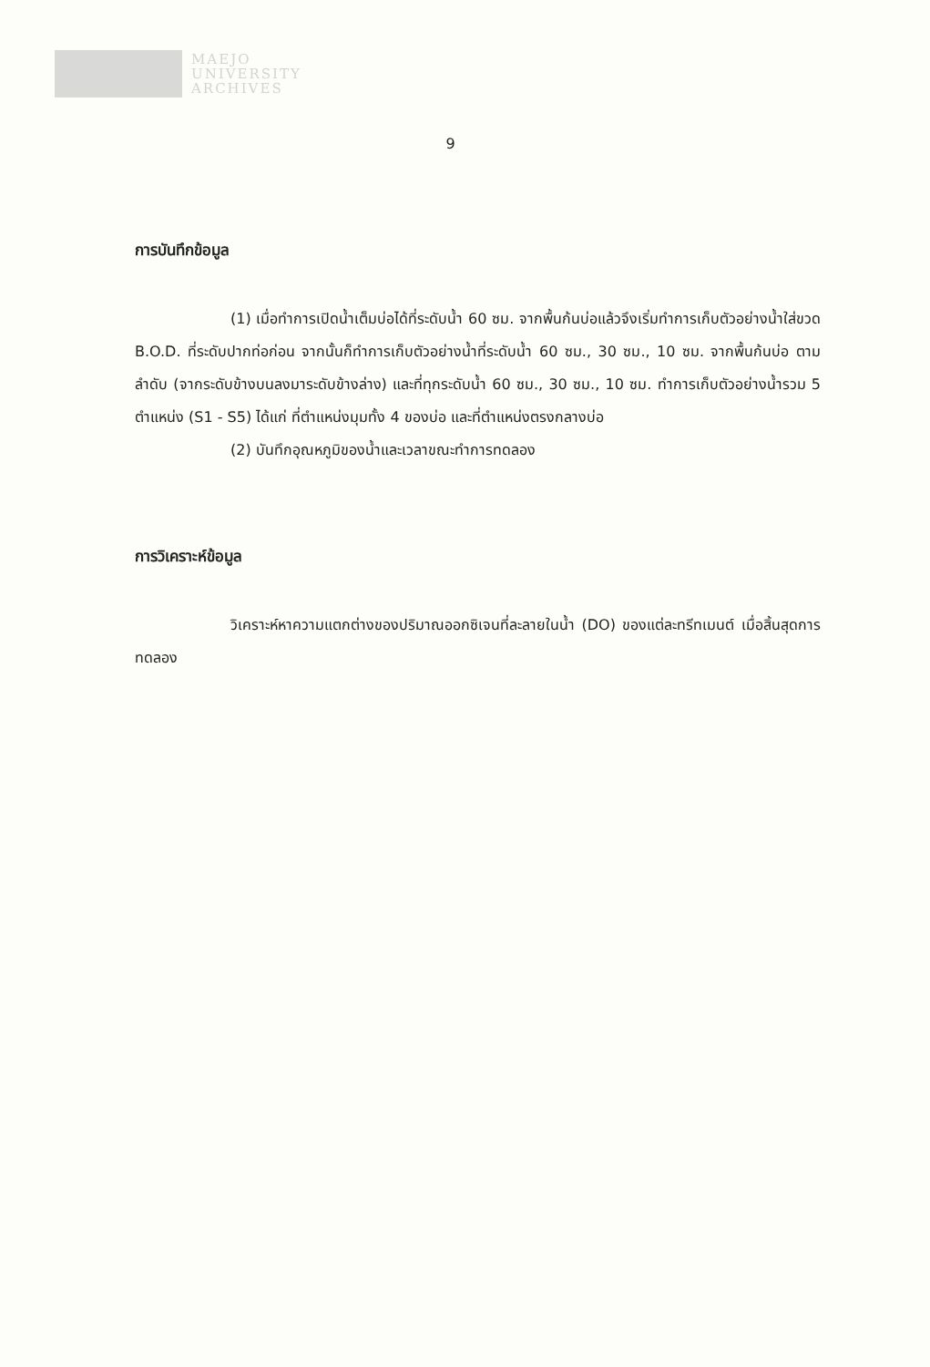MAEJO
UNIVERSITY
ARCHIVES
9
การบันทึกข้อมูล
(1) เมื่อทำการเปิดน้ำเต็มบ่อได้ที่ระดับน้ำ 60 ซม. จากพื้นก้นบ่อแล้วจึงเริ่มทำการเก็บตัวอย่างน้ำใส่ขวด B.O.D. ที่ระดับปากท่อก่อน จากนั้นก็ทำการเก็บตัวอย่างน้ำที่ระดับน้ำ 60 ซม., 30 ซม., 10 ซม. จากพื้นก้นบ่อ ตามลำดับ (จากระดับข้างบนลงมาระดับข้างล่าง) และที่ทุกระดับน้ำ 60 ซม., 30 ซม., 10 ซม. ทำการเก็บตัวอย่างน้ำรวม 5 ตำแหน่ง (S1 - S5) ได้แก่ ที่ตำแหน่งมุมทั้ง 4 ของบ่อ และที่ตำแหน่งตรงกลางบ่อ
(2) บันทึกอุณหภูมิของน้ำและเวลาขณะทำการทดลอง
การวิเคราะห์ข้อมูล
วิเคราะห์หาความแตกต่างของปริมาณออกซิเจนที่ละลายในน้ำ (DO) ของแต่ละทรีทเมนต์ เมื่อสิ้นสุดการทดลอง